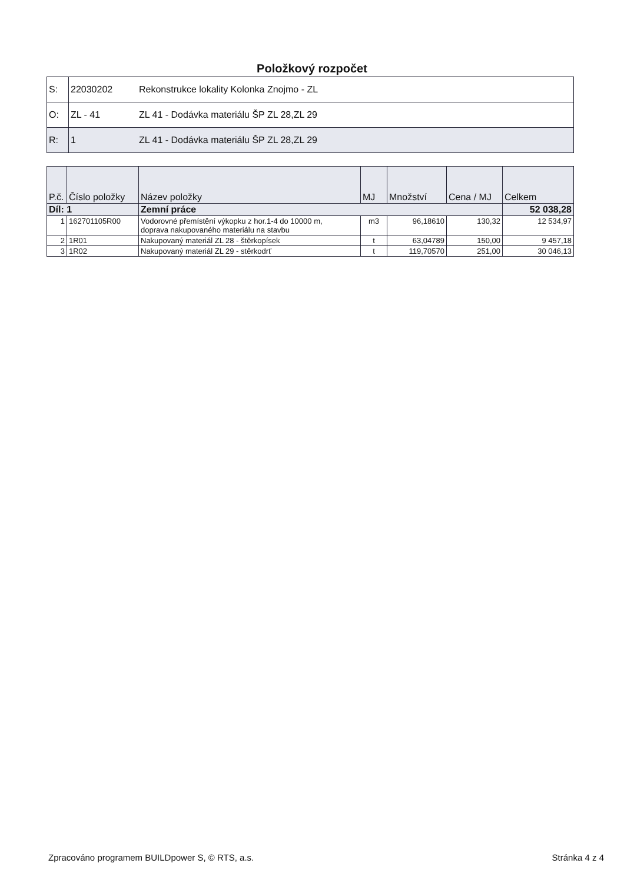Položkový rozpočet
| S: | 22030202 | Rekonstrukce lokality Kolonka Znojmo - ZL |
| O: | ZL - 41 | ZL 41 - Dodávka materiálu ŠP ZL 28,ZL 29 |
| R: | 1 | ZL 41 - Dodávka materiálu ŠP ZL 28,ZL 29 |
| P.č. | Číslo položky | Název položky | MJ | Množství | Cena / MJ | Celkem |
| --- | --- | --- | --- | --- | --- | --- |
| Díl: 1 | | Zemní práce | | | | 52 038,28 |
| 1 | 162701105R00 | Vodorovné přemístění výkopku z hor.1-4 do 10000 m, doprava nakupovaného materiálu na stavbu | m3 | 96,18610 | 130,32 | 12 534,97 |
| 2 | 1R01 | Nakupovaný materiál ZL 28 - štěrkopísek | t | 63,04789 | 150,00 | 9 457,18 |
| 3 | 1R02 | Nakupovaný materiál ZL 29 - stěrkodrť | t | 119,70570 | 251,00 | 30 046,13 |
Zpracováno programem BUILDpower S, © RTS, a.s. Stránka 4 z 4